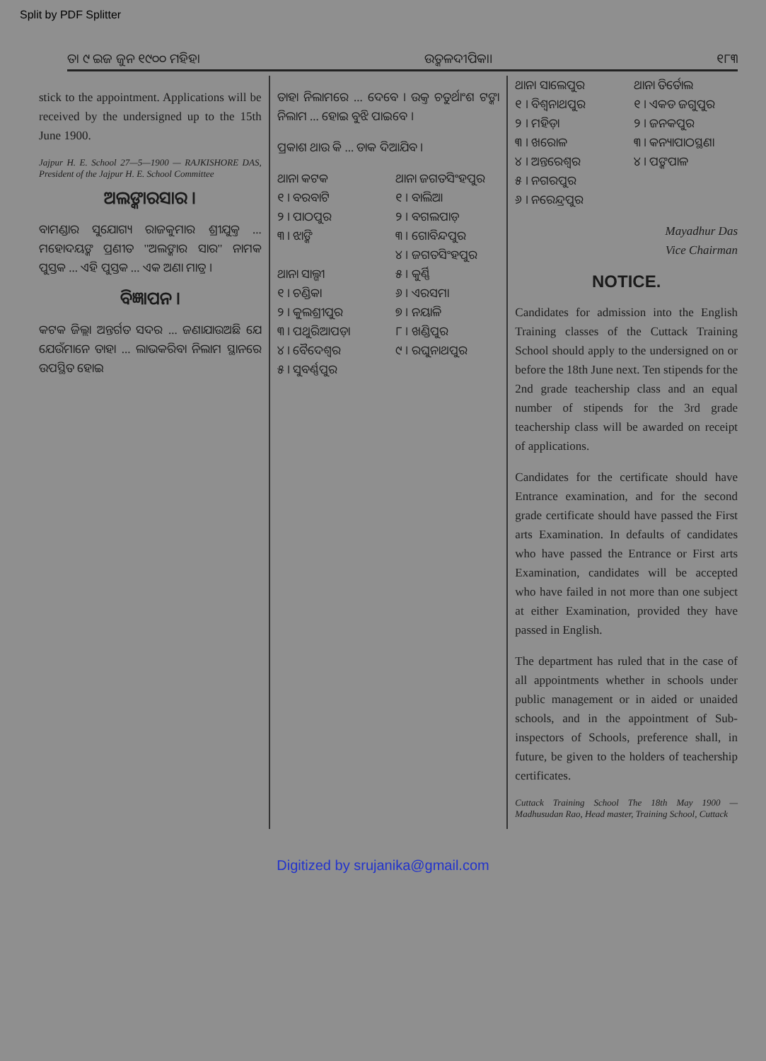Split by PDF Splitter
ତା ୯ ଇଜ ଜୁନ ୧୯୦୦ ମହିହା ଉତ୍କଳଦୀପିକା। ୧୮୩
stick to the appointment. Applications will be received by the undersigned up to the 15th June 1900.
Jajpur H. E. School 27—5—1900 — RAJKISHORE DAS, President of the Jajpur H. E. School Committee
ଅଲଙ୍କାରସାର ।
ବାମଣ୍ଡାର ସୁଯୋଗ୍ୟ ରାଜକୁମାର ଶ୍ରୀଯୁକ୍ତ ... ମହୋଦୟଙ୍କ ପ୍ରଣୀତ "ଅଲଙ୍କାର ସାର" ନାମକ ପୁସ୍ତକ ... ଏହି ପୁସ୍ତକ ... ଏକ ଅଣା ମାତ୍ର ।
ବିଜ୍ଞାପନ ।
କଟକ ଜିଲ୍ଲା ଅନ୍ତର୍ଗତ ସଦର ... ଜଣାଯାଉଅଛି ଯେ ଯେଉଁମାନେ ତାହା ... ଲାଭକରିବା ନିଲାମ ସ୍ଥାନରେ ଉପସ୍ଥିତ ହୋଇ
ତାହା ନିଲାମରେ ... ଦେବେ । ଉକ୍ତ ଚତୁର୍ଥାଂଶ ଟଙ୍କା ନିଲାମ ... ହୋଇ ବୁଝି ପାଇବେ ।
ପ୍ରକାଶ ଥାଉ କି ... ଡାକ ଦିଆଯିବ ।
ଥାନା କଟକ
୧ । ବରବାଟି
୨ । ପାଠପୁର
୩ । ଝାଙ୍କି
ଥାନା ସାଲ୍ଗୀ
୧ । ଚଣ୍ଡିକା
୨ । କୁଲଶ୍ରୀପୁର
୩ । ପଥୁରିଆପଡ଼ା
୪ । ବୈଦେଶ୍ୱର
୫ । ସୁବର୍ଣ୍ଣପୁର
ଥାନା ଜଗତସିଂହପୁର
୧ । ବାଲିଆ
୨ । ବଗଲପାଡ଼
୩ । ଗୋବିନ୍ଦପୁର
୪ । ଜଗତସିଂହପୁର
୫ । କୁର୍ଣ୍ଣି
୬ । ଏରସମା
୭ । ନୟାଳି
୮ । ଖଣ୍ଡିପୁର
୯ । ରଘୁନାଥପୁର
ଥାନା ସାଲେପୁର
୧ । ବିଶ୍ୱନାଥପୁର
୨ । ମହିଡ଼ା
୩ । ଖରୋଳ
୪ । ଅନ୍ତରେଶ୍ୱର
୫ । ନଗରପୁର
୬ । ନରେନ୍ଦ୍ରପୁର
ଥାନା ତିର୍ତୋଲ
୧ । ଏକଡ ଜଗୁପୁର
୨ । ଜନକପୁର
୩ । କନ୍ୟାପାଠସ୍ଥଣା
୪ । ପଙ୍କପାଳ
Mayadhur Das
Vice Chairman
NOTICE.
Candidates for admission into the English Training classes of the Cuttack Training School should apply to the undersigned on or before the 18th June next. Ten stipends for the 2nd grade teachership class and an equal number of stipends for the 3rd grade teachership class will be awarded on receipt of applications.
Candidates for the certificate should have Entrance examination, and for the second grade certificate should have passed the First arts Examination. In defaults of candidates who have passed the Entrance or First arts Examination, candidates will be accepted who have failed in not more than one subject at either Examination, provided they have passed in English.
The department has ruled that in the case of all appointments whether in schools under public management or in aided or unaided schools, and in the appointment of Sub-inspectors of Schools, preference shall, in future, be given to the holders of teachership certificates.
Cuttack Training School The 18th May 1900 — Madhusudan Rao, Head master, Training School, Cuttack
Digitized by srujanika@gmail.com